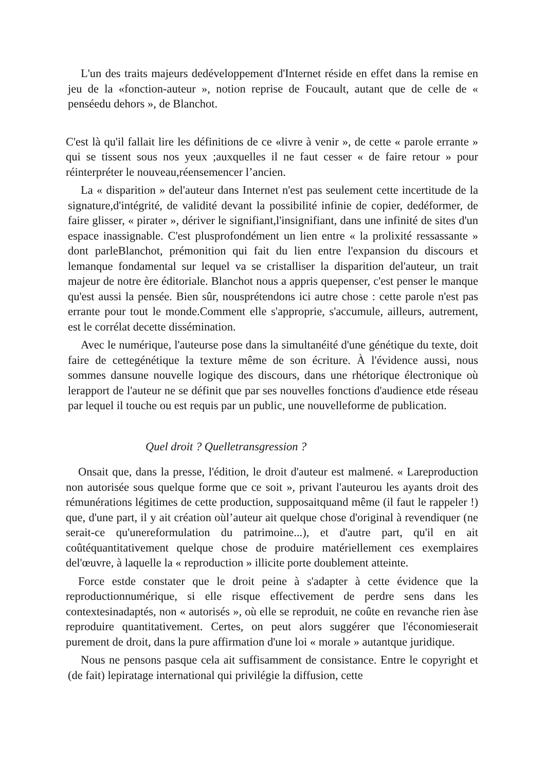L'un des traits majeurs dedéveloppement d'Internet réside en effet dans la remise en jeu de la «fonction-auteur », notion reprise de Foucault, autant que de celle de « penséedu dehors », de Blanchot.
C'est là qu'il fallait lire les définitions de ce «livre à venir », de cette « parole errante » qui se tissent sous nos yeux ;auxquelles il ne faut cesser « de faire retour » pour réinterpréter le nouveau,réensemencer l’ancien.
La « disparition » del'auteur dans Internet n'est pas seulement cette incertitude de la signature,d'intégrité, de validité devant la possibilité infinie de copier, dedéformer, de faire glisser, « pirater », dériver le signifiant,l'insignifiant, dans une infinité de sites d'un espace inassignable. C'est plusprofondément un lien entre « la prolixité ressassante » dont parleBlanchot, prémonition qui fait du lien entre l'expansion du discours et lemanque fondamental sur lequel va se cristalliser la disparition del'auteur, un trait majeur de notre ère éditoriale. Blanchot nous a appris quepenser, c'est penser le manque qu'est aussi la pensée. Bien sûr, nousprétendons ici autre chose : cette parole n'est pas errante pour tout le monde.Comment elle s'approprie, s'accumule, ailleurs, autrement, est le corrélat decette dissémination.
Avec le numérique, l'auteurse pose dans la simultanéité d'une génétique du texte, doit faire de cettegénétique la texture même de son écriture. À l'évidence aussi, nous sommes dansune nouvelle logique des discours, dans une rhétorique électronique où lerapport de l'auteur ne se définit que par ses nouvelles fonctions d'audience etde réseau par lequel il touche ou est requis par un public, une nouvelleforme de publication.
Quel droit ? Quelletransgression ?
Onsait que, dans la presse, l'édition, le droit d'auteur est malmené. « Lareproduction non autorisée sous quelque forme que ce soit », privant l'auteurou les ayants droit des rémunérations légitimes de cette production, supposaitquand même (il faut le rappeler !) que, d'une part, il y ait création oùl’auteur ait quelque chose d'original à revendiquer (ne serait-ce qu'unereformulation du patrimoine...), et d'autre part, qu'il en ait coûtéquantitativement quelque chose de produire matériellement ces exemplaires del'œuvre, à laquelle la « reproduction » illicite porte doublement atteinte.
Force estde constater que le droit peine à s'adapter à cette évidence que la reproductionnumérique, si elle risque effectivement de perdre sens dans les contextesinadaptés, non « autorisés », où elle se reproduit, ne coûte en revanche rien àse reproduire quantitativement. Certes, on peut alors suggérer que l'économieserait purement de droit, dans la pure affirmation d'une loi « morale » autantque juridique.
Nous ne pensons pasque cela ait suffisamment de consistance. Entre le copyright et (de fait) lepiratage international qui privilégie la diffusion, cette